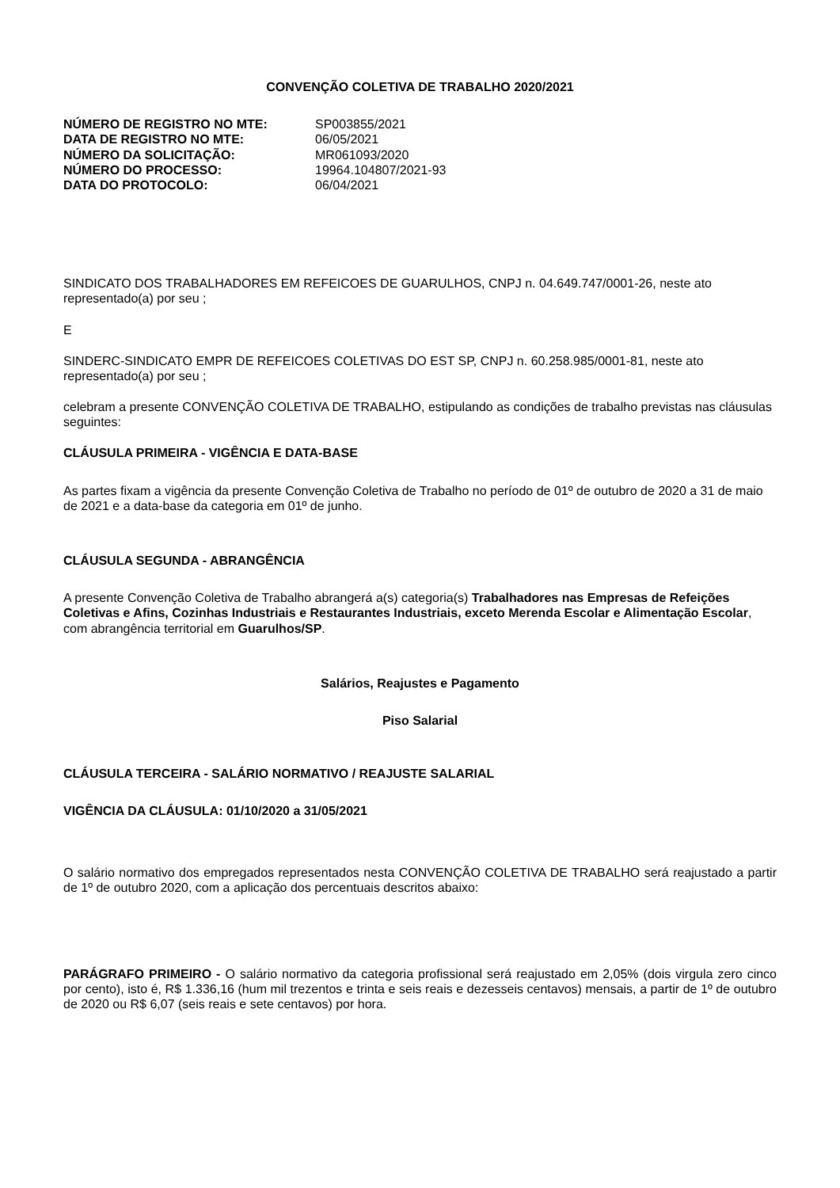CONVENÇÃO COLETIVA DE TRABALHO 2020/2021
| NÚMERO DE REGISTRO NO MTE: | SP003855/2021 |
| DATA DE REGISTRO NO MTE: | 06/05/2021 |
| NÚMERO DA SOLICITAÇÃO: | MR061093/2020 |
| NÚMERO DO PROCESSO: | 19964.104807/2021-93 |
| DATA DO PROTOCOLO: | 06/04/2021 |
SINDICATO DOS TRABALHADORES EM REFEICOES DE GUARULHOS, CNPJ n. 04.649.747/0001-26, neste ato representado(a) por seu ;
E
SINDERC-SINDICATO EMPR DE REFEICOES COLETIVAS DO EST SP, CNPJ n. 60.258.985/0001-81, neste ato representado(a) por seu ;
celebram a presente CONVENÇÃO COLETIVA DE TRABALHO, estipulando as condições de trabalho previstas nas cláusulas seguintes:
CLÁUSULA PRIMEIRA - VIGÊNCIA E DATA-BASE
As partes fixam a vigência da presente Convenção Coletiva de Trabalho no período de 01º de outubro de 2020 a 31 de maio de 2021 e a data-base da categoria em 01º de junho.
CLÁUSULA SEGUNDA - ABRANGÊNCIA
A presente Convenção Coletiva de Trabalho abrangerá a(s) categoria(s) Trabalhadores nas Empresas de Refeições Coletivas e Afins, Cozinhas Industriais e Restaurantes Industriais, exceto Merenda Escolar e Alimentação Escolar, com abrangência territorial em Guarulhos/SP.
Salários, Reajustes e Pagamento
Piso Salarial
CLÁUSULA TERCEIRA - SALÁRIO NORMATIVO / REAJUSTE SALARIAL
VIGÊNCIA DA CLÁUSULA: 01/10/2020 a 31/05/2021
O salário normativo dos empregados representados nesta CONVENÇÃO COLETIVA DE TRABALHO será reajustado a partir de 1º de outubro 2020, com a aplicação dos percentuais descritos abaixo:
PARÁGRAFO PRIMEIRO - O salário normativo da categoria profissional será reajustado em 2,05% (dois virgula zero cinco por cento), isto é, R$ 1.336,16 (hum mil trezentos e trinta e seis reais e dezesseis centavos) mensais, a partir de 1º de outubro de 2020 ou R$ 6,07 (seis reais e sete centavos) por hora.